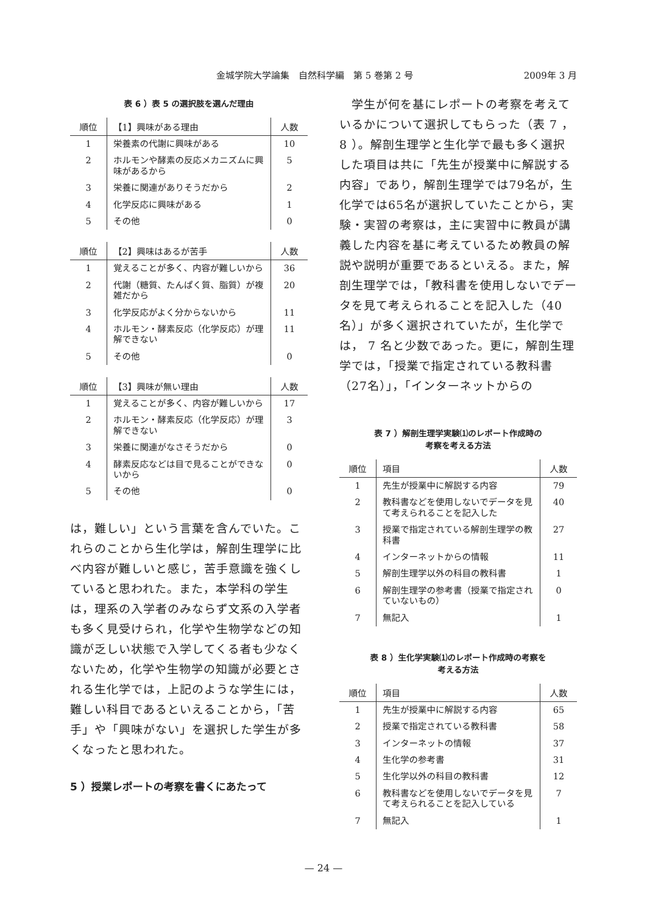金城学院大学論集　自然科学編　第 5 巻第 2 号 2009年 3 月
表 6 ）表 5 の選択肢を選んだ理由
| 順位 | 【1】興味がある理由 | 人数 |
| --- | --- | --- |
| 1 | 栄養素の代謝に興味がある | 10 |
| 2 | ホルモンや酵素の反応メカニズムに興味があるから | 5 |
| 3 | 栄養に関連がありそうだから | 2 |
| 4 | 化学反応に興味がある | 1 |
| 5 | その他 | 0 |
| 順位 | 【2】興味はあるが苦手 | 人数 |
| --- | --- | --- |
| 1 | 覚えることが多く、内容が難しいから | 36 |
| 2 | 代謝（糖質、たんぱく質、脂質）が複雑だから | 20 |
| 3 | 化学反応がよく分からないから | 11 |
| 4 | ホルモン・酵素反応（化学反応）が理解できない | 11 |
| 5 | その他 | 0 |
| 順位 | 【3】興味が無い理由 | 人数 |
| --- | --- | --- |
| 1 | 覚えることが多く、内容が難しいから | 17 |
| 2 | ホルモン・酵素反応（化学反応）が理解できない | 3 |
| 3 | 栄養に関連がなさそうだから | 0 |
| 4 | 酵素反応などは目で見ることができないから | 0 |
| 5 | その他 | 0 |
は，難しい」という言葉を含んでいた。これらのことから生化学は，解剖生理学に比べ内容が難しいと感じ，苦手意識を強くしていると思われた。また，本学科の学生は，理系の入学者のみならず文系の入学者も多く見受けられ，化学や生物学などの知識が乏しい状態で入学してくる者も少なくないため，化学や生物学の知識が必要とされる生化学では，上記のような学生には，難しい科目であるといえることから，「苦手」や「興味がない」を選択した学生が多くなったと思われた。
5 ）授業レポートの考察を書くにあたって
　学生が何を基にレポートの考察を考えているかについて選択してもらった（表 7 ，8 ）。解剖生理学と生化学で最も多く選択した項目は共に「先生が授業中に解説する内容」であり，解剖生理学では79名が，生化学では65名が選択していたことから，実験・実習の考察は，主に実習中に教員が講義した内容を基に考えているため教員の解説や説明が重要であるといえる。また，解剖生理学では，「教科書を使用しないでデータを見て考えられることを記入した（40名）」が多く選択されていたが，生化学では， 7 名と少数であった。更に，解剖生理学では，「授業で指定されている教科書（27名）」，「インターネットからの
表 7 ）解剖生理学実験⑴のレポート作成時の
考察を考える方法
| 順位 | 項目 | 人数 |
| --- | --- | --- |
| 1 | 先生が授業中に解説する内容 | 79 |
| 2 | 教科書などを使用しないでデータを見て考えられることを記入した | 40 |
| 3 | 授業で指定されている解剖生理学の教科書 | 27 |
| 4 | インターネットからの情報 | 11 |
| 5 | 解剖生理学以外の科目の教科書 | 1 |
| 6 | 解剖生理学の参考書（授業で指定されていないもの） | 0 |
| 7 | 無記入 | 1 |
表 8 ）生化学実験⑴のレポート作成時の考察を
考える方法
| 順位 | 項目 | 人数 |
| --- | --- | --- |
| 1 | 先生が授業中に解説する内容 | 65 |
| 2 | 授業で指定されている教科書 | 58 |
| 3 | インターネットの情報 | 37 |
| 4 | 生化学の参考書 | 31 |
| 5 | 生化学以外の科目の教科書 | 12 |
| 6 | 教科書などを使用しないでデータを見て考えられることを記入している | 7 |
| 7 | 無記入 | 1 |
— 24 —